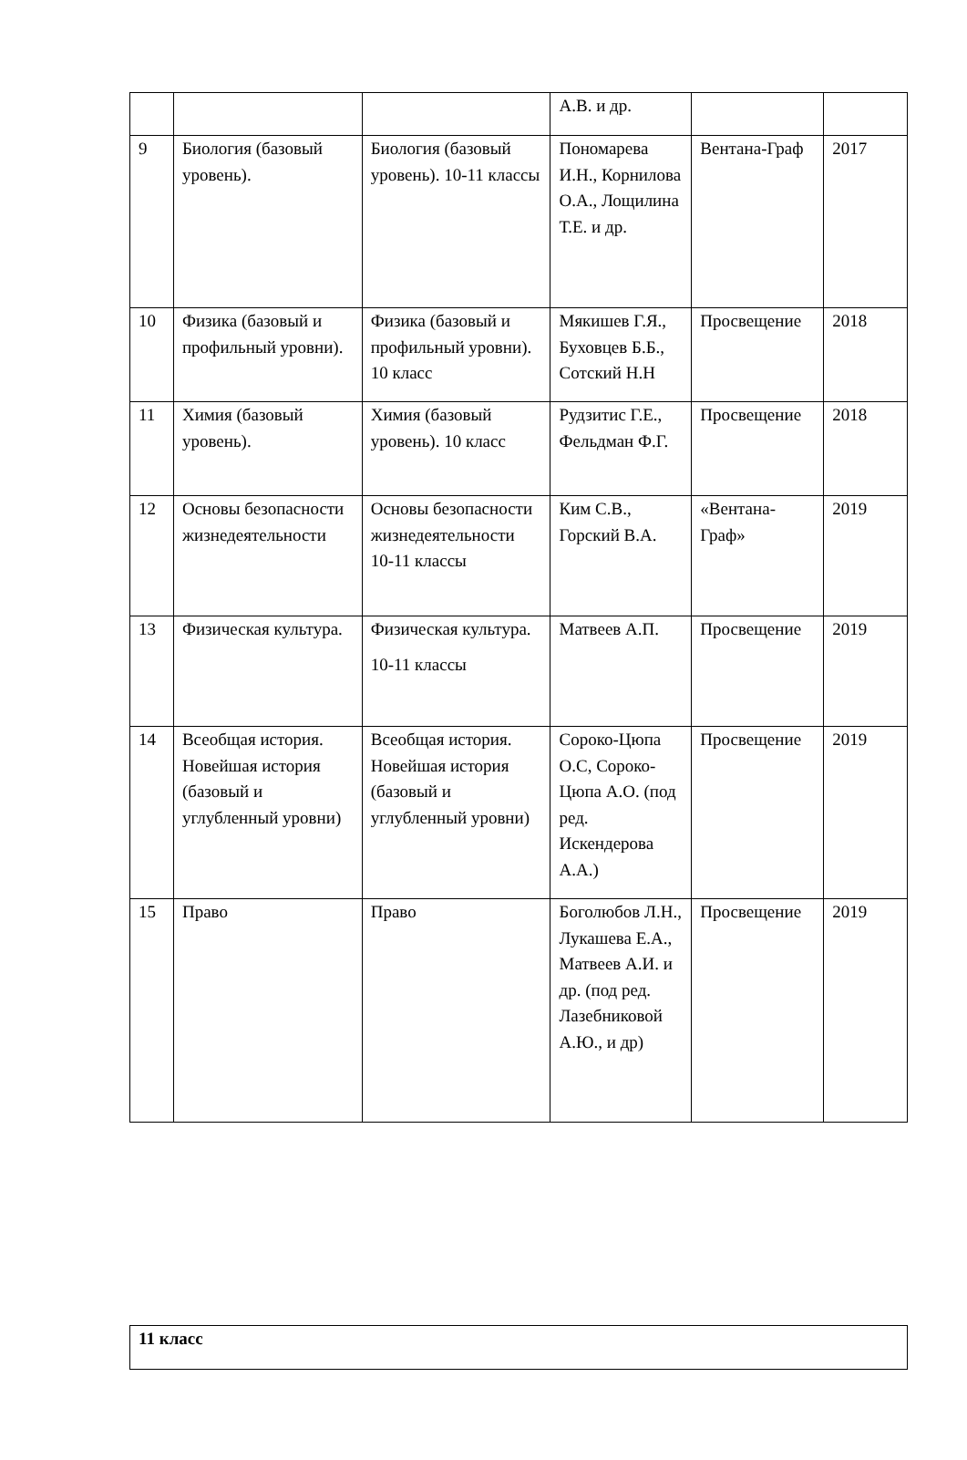| | | | А.В. и др. | | |
| 9 | Биология (базовый уровень). | Биология (базовый уровень). 10-11 классы | Пономарева И.Н., Корнилова О.А., Лощилина Т.Е. и др. | Вентана-Граф | 2017 |
| 10 | Физика (базовый и профильный уровни). | Физика (базовый и профильный уровни). 10 класс | Мякишев Г.Я., Буховцев Б.Б., Сотский Н.Н | Просвещение | 2018 |
| 11 | Химия (базовый уровень). | Химия (базовый уровень). 10 класс | Рудзитис Г.Е., Фельдман Ф.Г. | Просвещение | 2018 |
| 12 | Основы безопасности жизнедеятельности | Основы безопасности жизнедеятельности 10-11 классы | Ким С.В., Горский В.А. | «Вентана-Граф» | 2019 |
| 13 | Физическая культура. | Физическая культура. 10-11 классы | Матвеев А.П. | Просвещение | 2019 |
| 14 | Всеобщая история. Новейшая история (базовый и углубленный уровни) | Всеобщая история. Новейшая история (базовый и углубленный уровни) | Сороко-Цюпа О.С, Сороко-Цюпа А.О. (под ред. Искендерова А.А.) | Просвещение | 2019 |
| 15 | Право | Право | Боголюбов Л.Н., Лукашева Е.А., Матвеев А.И. и др. (под ред. Лазебниковой А.Ю., и др) | Просвещение | 2019 |
| 11 класс |